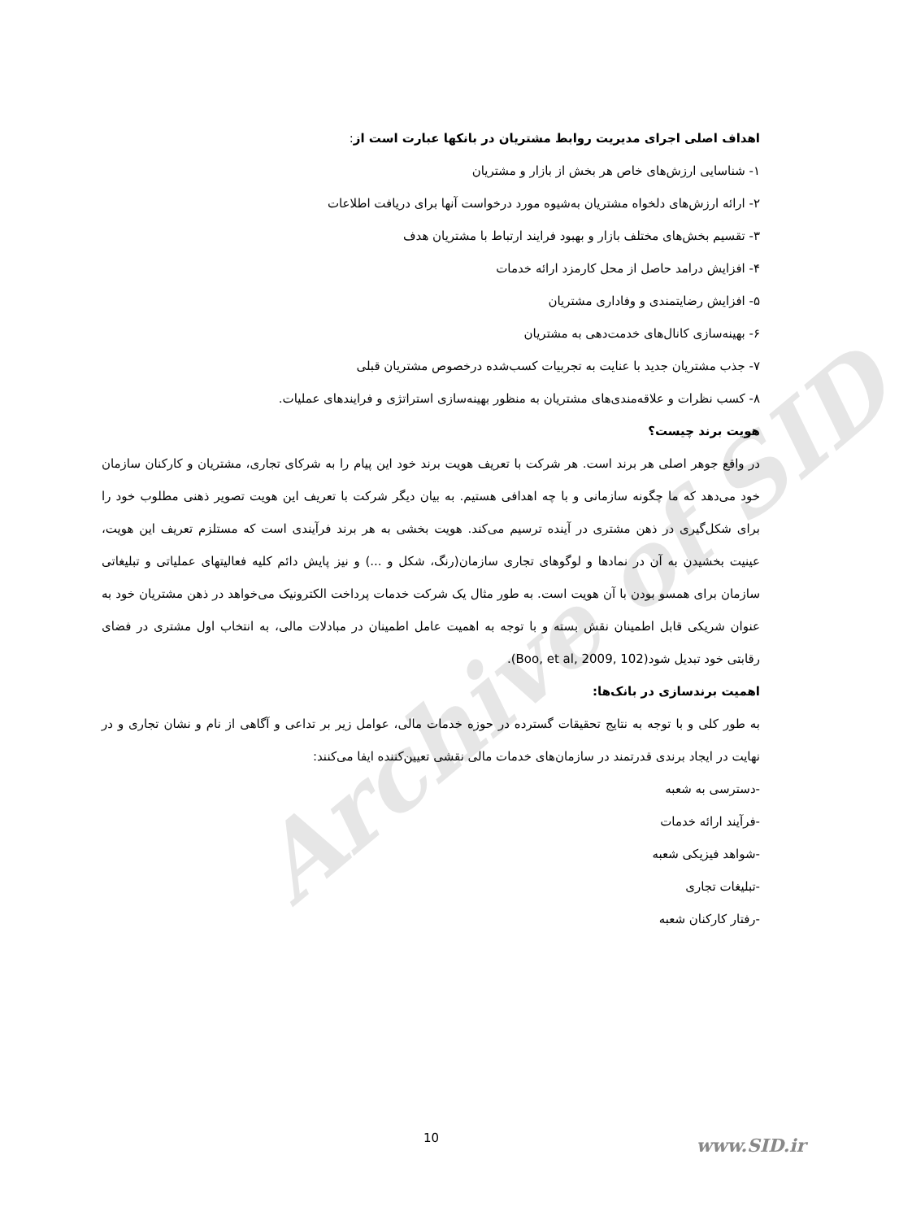Archive of SID
اهداف اصلی اجرای مدیریت روابط مشتریان در بانکها عبارت است از:
۱- شناسایی ارزش‌های خاص هر بخش از بازار و مشتریان
۲- ارائه ارزش‌های دلخواه مشتریان به‌شیوه مورد درخواست آنها برای دریافت اطلاعات
۳- تقسیم بخش‌های مختلف بازار و بهبود فرایند ارتباط با مشتریان هدف
۴- افزایش درامد حاصل از محل کارمزد ارائه خدمات
۵- افزایش رضایتمندی و وفاداری مشتریان
۶- بهینه‌سازی کانال‌های خدمت‌دهی به مشتریان
۷- جذب مشتریان جدید با عنایت به تجربیات کسب‌شده درخصوص مشتریان قبلی
۸- کسب نظرات و علاقه‌مندی‌های مشتریان به منظور بهینه‌سازی استراتژی و فرایندهای عملیات.
هویت برند چیست؟
در واقع جوهر اصلی هر برند است. هر شرکت با تعریف هویت برند خود این پیام را به شرکای تجاری، مشتریان و کارکنان سازمان خود می‌دهد که ما چگونه سازمانی و با چه اهدافی هستیم. به بیان دیگر شرکت با تعریف این هویت تصویر ذهنی مطلوب خود را برای شکل‌گیری در ذهن مشتری در آینده ترسیم می‌کند. هویت بخشی به هر برند فرآیندی است که مستلزم تعریف این هویت، عینیت بخشیدن به آن در نمادها و لوگوهای تجاری سازمان(رنگ، شکل و ...) و نیز پایش دائم کلیه فعالیتهای عملیاتی و تبلیغاتی سازمان برای همسو بودن با آن هویت است. به طور مثال یک شرکت خدمات پرداخت الکترونیک می‌خواهد در ذهن مشتریان خود به عنوان شریکی قابل اطمینان نقش بسته و با توجه به اهمیت عامل اطمینان در مبادلات مالی، به انتخاب اول مشتری در فضای رقابتی خود تبدیل شود(Boo, et al, 2009, 102).
اهمیت برندسازی در بانک‌ها:
به طور کلی و با توجه به نتایج تحقیقات گسترده در حوزه خدمات مالی، عوامل زیر بر تداعی و آگاهی از نام و نشان تجاری و در نهایت در ایجاد برندی قدرتمند در سازمان‌های خدمات مالی نقشی تعیین‌کننده ایفا می‌کنند:
-دسترسی به شعبه
-فرآیند ارائه خدمات
-شواهد فیزیکی شعبه
-تبلیغات تجاری
-رفتار کارکنان شعبه
10 www.SID.ir